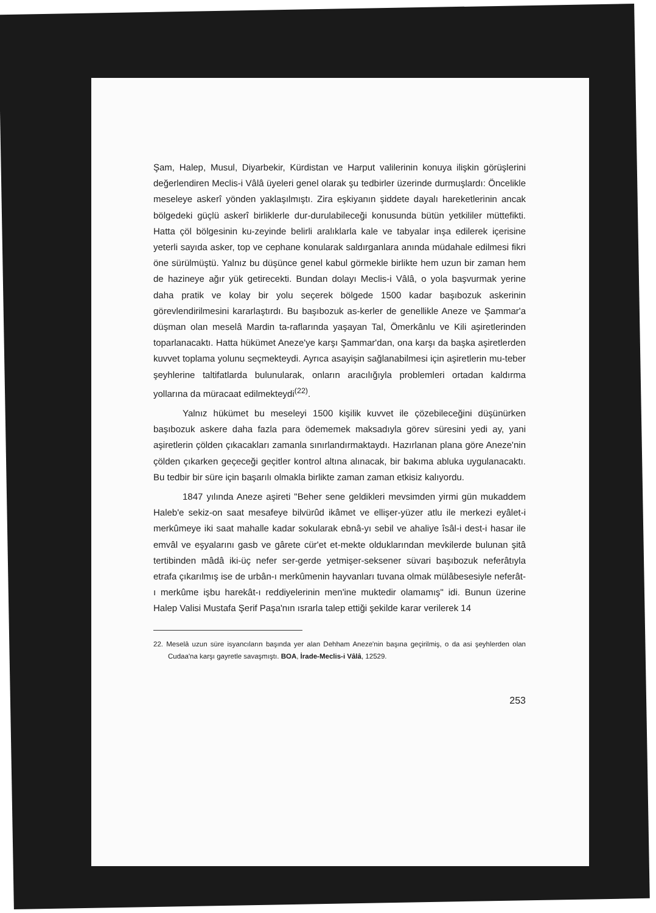Şam, Halep, Musul, Diyarbekir, Kürdistan ve Harput valilerinin konuya ilişkin görüşlerini değerlendiren Meclis-i Vâlâ üyeleri genel olarak şu tedbirler üzerinde durmuşlardı: Öncelikle meseleye askerî yönden yaklaşılmıştı. Zira eşkiyanın şiddete dayalı hareketlerinin ancak bölgedeki güçlü askerî birliklerle dur-durulabileceği konusunda bütün yetkililer müttefikti. Hatta çöl bölgesinin ku-zeyinde belirli aralıklarla kale ve tabyalar inşa edilerek içerisine yeterli sayıda asker, top ve cephane konularak saldırganlara anında müdahale edilmesi fikri öne sürülmüştü. Yalnız bu düşünce genel kabul görmekle birlikte hem uzun bir zaman hem de hazineye ağır yük getirecekti. Bundan dolayı Meclis-i Vâlâ, o yola başvurmak yerine daha pratik ve kolay bir yolu seçerek bölgede 1500 kadar başıbozuk askerinin görevlendirilmesini kararlaştırdı. Bu başıbozuk as-kerler de genellikle Aneze ve Şammar'a düşman olan meselâ Mardin ta-raflarında yaşayan Tal, Ömerkânlu ve Kili aşiretlerinden toparlanacaktı. Hatta hükümet Aneze'ye karşı Şammar'dan, ona karşı da başka aşiretlerden kuvvet toplama yolunu seçmekteydi. Ayrıca asayişin sağlanabilmesi için aşiretlerin mu-teber şeyhlerine taltifatlarda bulunularak, onların aracılığıyla problemleri ortadan kaldırma yollarına da müracaat edilmekteydi<sup>(22)</sup>.
Yalnız hükümet bu meseleyi 1500 kişilik kuvvet ile çözebileceğini düşünürken başıbozuk askere daha fazla para ödememek maksadıyla görev süresini yedi ay, yani aşiretlerin çölden çıkacakları zamanla sınırlandırmaktaydı. Hazırlanan plana göre Aneze'nin çölden çıkarken geçeceği geçitler kontrol altına alınacak, bir bakıma abluka uygulanacaktı. Bu tedbir bir süre için başarılı olmakla birlikte zaman zaman etkisiz kalıyordu.
1847 yılında Aneze aşireti "Beher sene geldikleri mevsimden yirmi gün mukaddem Haleb'e sekiz-on saat mesafeye bilvürûd ikâmet ve ellişer-yüzer atlu ile merkezi eyâlet-i merkûmeye iki saat mahalle kadar sokularak ebnâ-yı sebil ve ahaliye îsâl-i dest-i hasar ile emvâl ve eşyalarını gasb ve gârete cür'et et-mekte olduklarından mevkilerde bulunan şitâ tertibinden mâdâ iki-üç nefer ser-gerde yetmişer-seksener süvari başıbozuk neferâtıyla etrafa çıkarılmış ise de urbân-ı merkûmenin hayvanları tuvana olmak mülâbesesiyle neferât-ı merkûme işbu harekât-ı reddiyelerinin men'ine muktedir olamamış" idi. Bunun üzerine Halep Valisi Mustafa Şerif Paşa'nın ısrarla talep ettiği şekilde karar verilerek 14
22. Meselâ uzun süre isyancıların başında yer alan Dehham Aneze'nin başına geçirilmiş, o da asi şeyhlerden olan Cudaa'na karşı gayretle savaşmıştı. BOA, İrade-Meclis-i Vâlâ, 12529.
253